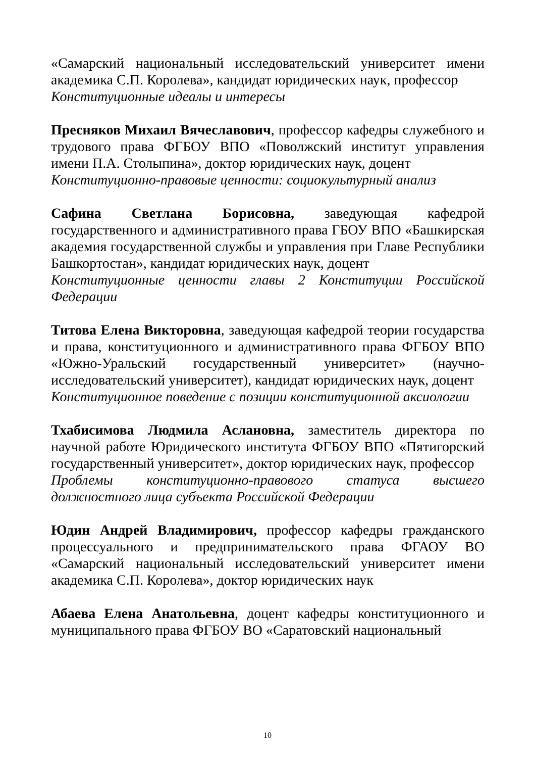«Самарский национальный исследовательский университет имени академика С.П. Королева», кандидат юридических наук, профессор
Конституционные идеалы и интересы
Пресняков Михаил Вячеславович, профессор кафедры служебного и трудового права ФГБОУ ВПО «Поволжский институт управления имени П.А. Столыпина», доктор юридических наук, доцент
Конституционно-правовые ценности: социокультурный анализ
Сафина Светлана Борисовна, заведующая кафедрой государственного и административного права ГБОУ ВПО «Башкирская академия государственной службы и управления при Главе Республики Башкортостан», кандидат юридических наук, доцент
Конституционные ценности главы 2 Конституции Российской Федерации
Титова Елена Викторовна, заведующая кафедрой теории государства и права, конституционного и административного права ФГБОУ ВПО «Южно-Уральский государственный университет» (научно-исследовательский университет), кандидат юридических наук, доцент
Конституционное поведение с позиции конституционной аксиологии
Тхабисимова Людмила Аслановна, заместитель директора по научной работе Юридического института ФГБОУ ВПО «Пятигорский государственный университет», доктор юридических наук, профессор
Проблемы конституционно-правового статуса высшего должностного лица субъекта Российской Федерации
Юдин Андрей Владимирович, профессор кафедры гражданского процессуального и предпринимательского права ФГАОУ ВО «Самарский национальный исследовательский университет имени академика С.П. Королева», доктор юридических наук
Абаева Елена Анатольевна, доцент кафедры конституционного и муниципального права ФГБОУ ВО «Саратовский национальный
10